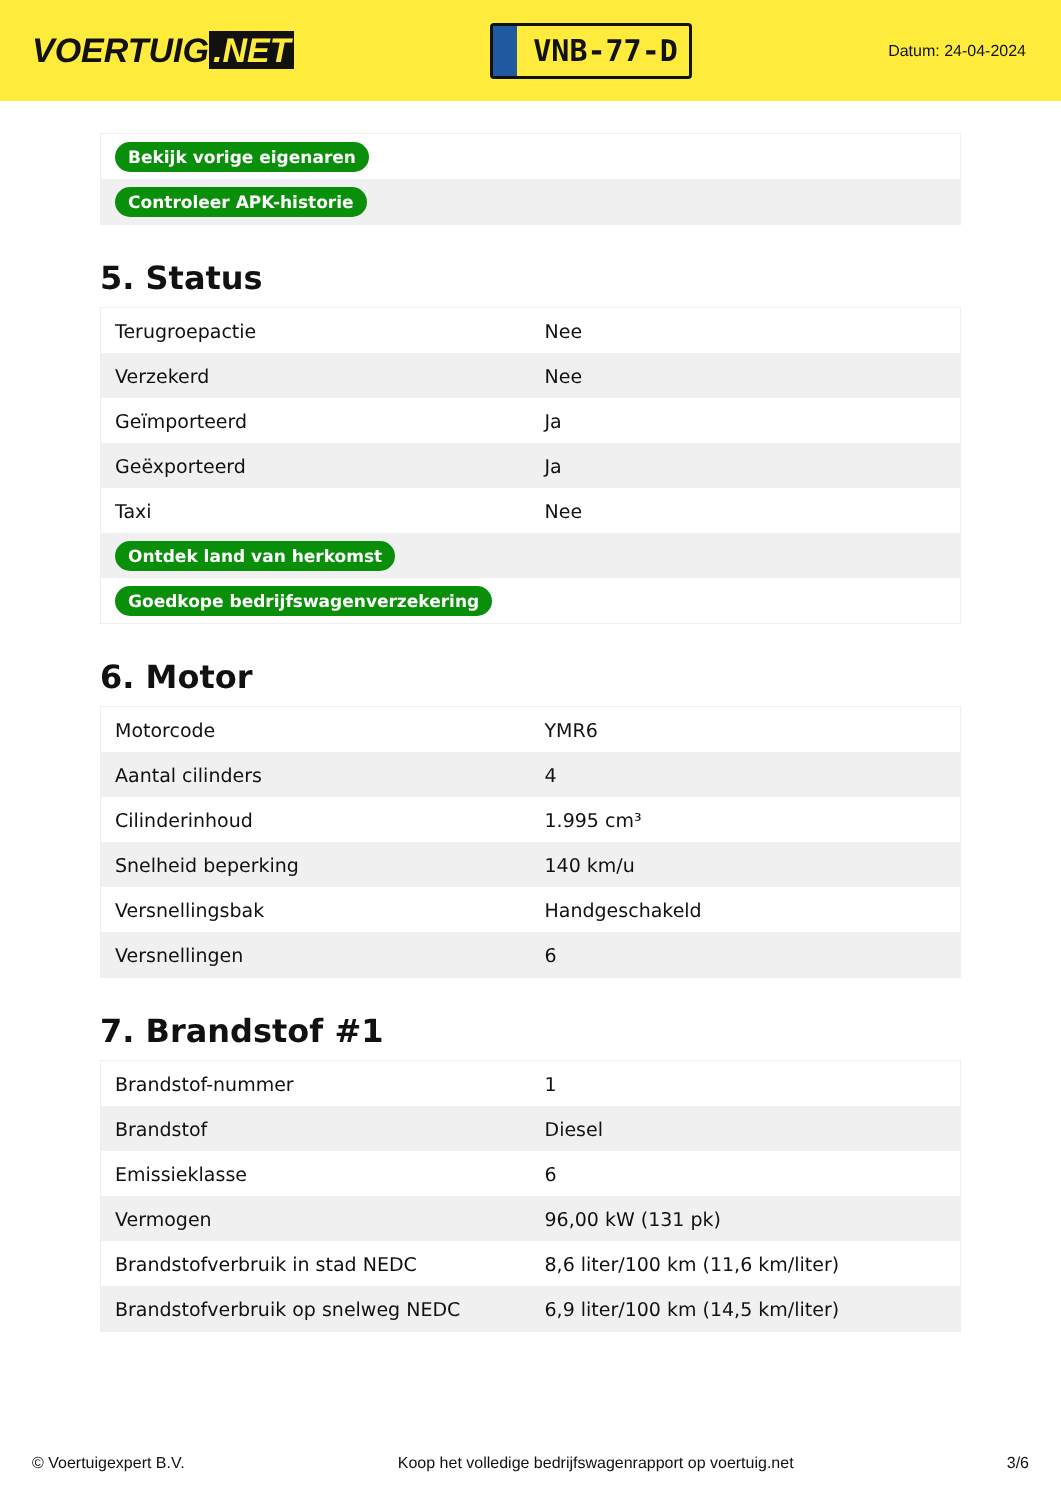VOERTUIG.NET
VNB-77-D
Datum: 24-04-2024
| Bekijk vorige eigenaren |
| Controleer APK-historie |
5. Status
| Terugroepactie | Nee |
| Verzekerd | Nee |
| Geïmporteerd | Ja |
| Geëxporteerd | Ja |
| Taxi | Nee |
| Ontdek land van herkomst | |
| Goedkope bedrijfswagenverzekering | |
6. Motor
| Motorcode | YMR6 |
| Aantal cilinders | 4 |
| Cilinderinhoud | 1.995 cm³ |
| Snelheid beperking | 140 km/u |
| Versnellingsbak | Handgeschakeld |
| Versnellingen | 6 |
7. Brandstof #1
| Brandstof-nummer | 1 |
| Brandstof | Diesel |
| Emissieklasse | 6 |
| Vermogen | 96,00 kW (131 pk) |
| Brandstofverbruik in stad NEDC | 8,6 liter/100 km (11,6 km/liter) |
| Brandstofverbruik op snelweg NEDC | 6,9 liter/100 km (14,5 km/liter) |
© Voertuigexpert B.V. Koop het volledige bedrijfswagenrapport op voertuig.net 3/6